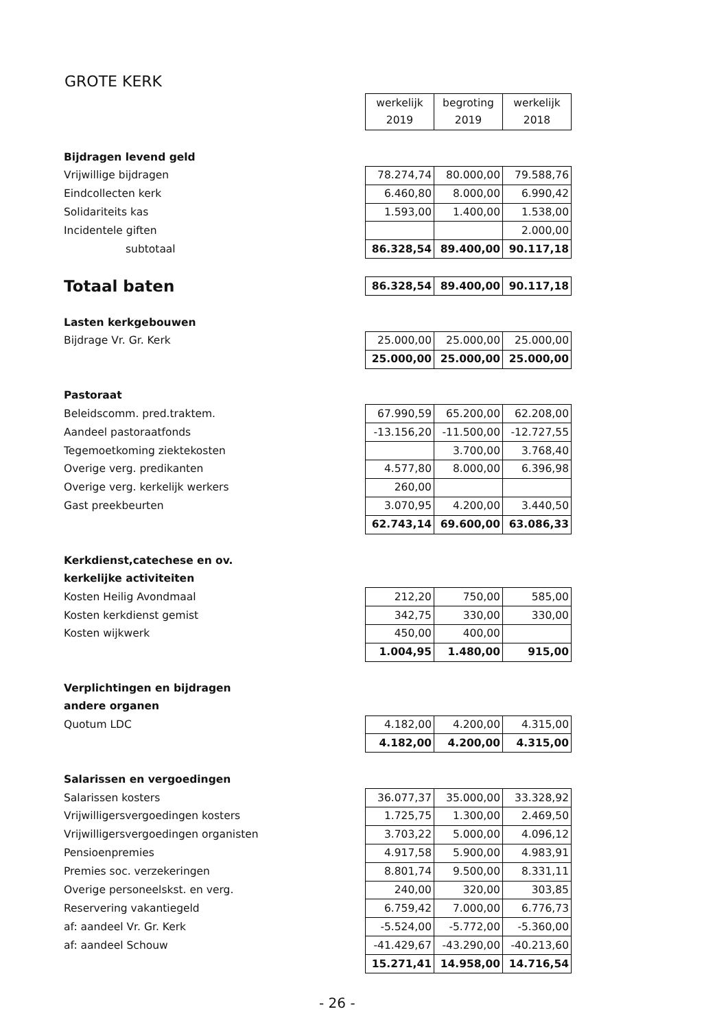GROTE KERK
| | werkelijk 2019 | begroting 2019 | werkelijk 2018 |
| Bijdragen levend geld | | | |
| Vrijwillige bijdragen | 78.274,74 | 80.000,00 | 79.588,76 |
| Eindcollecten kerk | 6.460,80 | 8.000,00 | 6.990,42 |
| Solidariteits kas | 1.593,00 | 1.400,00 | 1.538,00 |
| Incidentele giften | | | 2.000,00 |
| subtotaal | 86.328,54 | 89.400,00 | 90.117,18 |
| Totaal baten | 86.328,54 | 89.400,00 | 90.117,18 |
| Lasten kerkgebouwen | | | |
| Bijdrage Vr. Gr. Kerk | 25.000,00 | 25.000,00 | 25.000,00 |
| | 25.000,00 | 25.000,00 | 25.000,00 |
| Pastoraat | | | |
| Beleidscomm. pred.traktem. | 67.990,59 | 65.200,00 | 62.208,00 |
| Aandeel pastoraatfonds | -13.156,20 | -11.500,00 | -12.727,55 |
| Tegemoetkoming ziektekosten | | 3.700,00 | 3.768,40 |
| Overige verg. predikanten | 4.577,80 | 8.000,00 | 6.396,98 |
| Overige verg. kerkelijk werkers | 260,00 | | |
| Gast preekbeurten | 3.070,95 | 4.200,00 | 3.440,50 |
| | 62.743,14 | 69.600,00 | 63.086,33 |
| Kerkdienst,catechese en ov. | | | |
| kerkelijke activiteiten | | | |
| Kosten Heilig Avondmaal | 212,20 | 750,00 | 585,00 |
| Kosten kerkdienst gemist | 342,75 | 330,00 | 330,00 |
| Kosten wijkwerk | 450,00 | 400,00 | |
| | 1.004,95 | 1.480,00 | 915,00 |
| Verplichtingen en bijdragen | | | |
| andere organen | | | |
| Quotum LDC | 4.182,00 | 4.200,00 | 4.315,00 |
| | 4.182,00 | 4.200,00 | 4.315,00 |
| Salarissen en vergoedingen | | | |
| Salarissen kosters | 36.077,37 | 35.000,00 | 33.328,92 |
| Vrijwilligersvergoedingen kosters | 1.725,75 | 1.300,00 | 2.469,50 |
| Vrijwilligersvergoedingen organisten | 3.703,22 | 5.000,00 | 4.096,12 |
| Pensioenpremies | 4.917,58 | 5.900,00 | 4.983,91 |
| Premies soc. verzekeringen | 8.801,74 | 9.500,00 | 8.331,11 |
| Overige personeelskst. en verg. | 240,00 | 320,00 | 303,85 |
| Reservering vakantiegeld | 6.759,42 | 7.000,00 | 6.776,73 |
| af: aandeel Vr. Gr. Kerk | -5.524,00 | -5.772,00 | -5.360,00 |
| af: aandeel Schouw | -41.429,67 | -43.290,00 | -40.213,60 |
| | 15.271,41 | 14.958,00 | 14.716,54 |
- 26 -